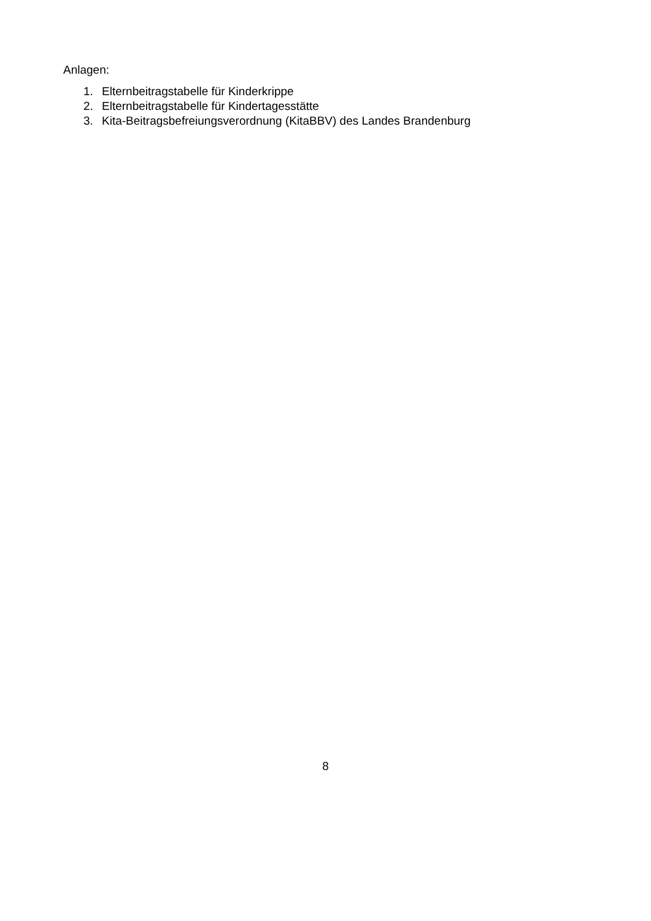Anlagen:
1. Elternbeitragstabelle für Kinderkrippe
2. Elternbeitragstabelle für Kindertagesstätte
3. Kita-Beitragsbefreiungsverordnung (KitaBBV) des Landes Brandenburg
8